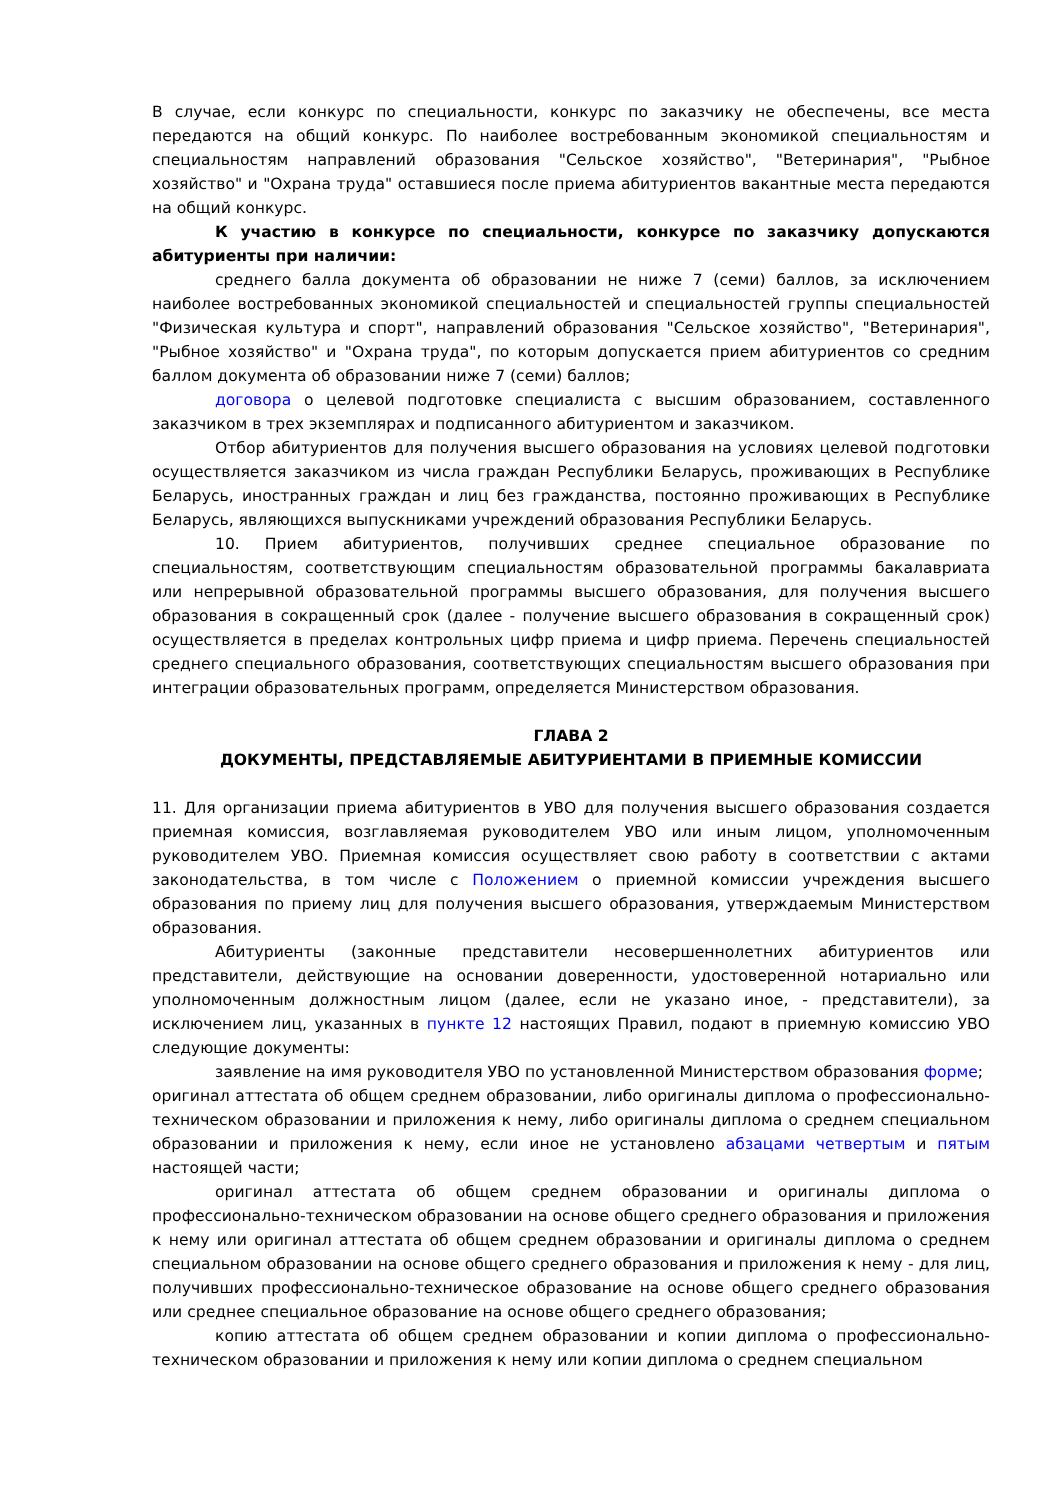В случае, если конкурс по специальности, конкурс по заказчику не обеспечены, все места передаются на общий конкурс. По наиболее востребованным экономикой специальностям и специальностям направлений образования "Сельское хозяйство", "Ветеринария", "Рыбное хозяйство" и "Охрана труда" оставшиеся после приема абитуриентов вакантные места передаются на общий конкурс.
К участию в конкурсе по специальности, конкурсе по заказчику допускаются абитуриенты при наличии:
среднего балла документа об образовании не ниже 7 (семи) баллов, за исключением наиболее востребованных экономикой специальностей и специальностей группы специальностей "Физическая культура и спорт", направлений образования "Сельское хозяйство", "Ветеринария", "Рыбное хозяйство" и "Охрана труда", по которым допускается прием абитуриентов со средним баллом документа об образовании ниже 7 (семи) баллов;
договора о целевой подготовке специалиста с высшим образованием, составленного заказчиком в трех экземплярах и подписанного абитуриентом и заказчиком.
Отбор абитуриентов для получения высшего образования на условиях целевой подготовки осуществляется заказчиком из числа граждан Республики Беларусь, проживающих в Республике Беларусь, иностранных граждан и лиц без гражданства, постоянно проживающих в Республике Беларусь, являющихся выпускниками учреждений образования Республики Беларусь.
10. Прием абитуриентов, получивших среднее специальное образование по специальностям, соответствующим специальностям образовательной программы бакалавриата или непрерывной образовательной программы высшего образования, для получения высшего образования в сокращенный срок (далее - получение высшего образования в сокращенный срок) осуществляется в пределах контрольных цифр приема и цифр приема. Перечень специальностей среднего специального образования, соответствующих специальностям высшего образования при интеграции образовательных программ, определяется Министерством образования.
ГЛАВА 2
ДОКУМЕНТЫ, ПРЕДСТАВЛЯЕМЫЕ АБИТУРИЕНТАМИ В ПРИЕМНЫЕ КОМИССИИ
11. Для организации приема абитуриентов в УВО для получения высшего образования создается приемная комиссия, возглавляемая руководителем УВО или иным лицом, уполномоченным руководителем УВО. Приемная комиссия осуществляет свою работу в соответствии с актами законодательства, в том числе с Положением о приемной комиссии учреждения высшего образования по приему лиц для получения высшего образования, утверждаемым Министерством образования.
Абитуриенты (законные представители несовершеннолетних абитуриентов или представители, действующие на основании доверенности, удостоверенной нотариально или уполномоченным должностным лицом (далее, если не указано иное, - представители), за исключением лиц, указанных в пункте 12 настоящих Правил, подают в приемную комиссию УВО следующие документы:
заявление на имя руководителя УВО по установленной Министерством образования форме;
оригинал аттестата об общем среднем образовании, либо оригиналы диплома о профессионально-техническом образовании и приложения к нему, либо оригиналы диплома о среднем специальном образовании и приложения к нему, если иное не установлено абзацами четвертым и пятым настоящей части;
оригинал аттестата об общем среднем образовании и оригиналы диплома о профессионально-техническом образовании на основе общего среднего образования и приложения к нему или оригинал аттестата об общем среднем образовании и оригиналы диплома о среднем специальном образовании на основе общего среднего образования и приложения к нему - для лиц, получивших профессионально-техническое образование на основе общего среднего образования или среднее специальное образование на основе общего среднего образования;
копию аттестата об общем среднем образовании и копии диплома о профессионально-техническом образовании и приложения к нему или копии диплома о среднем специальном